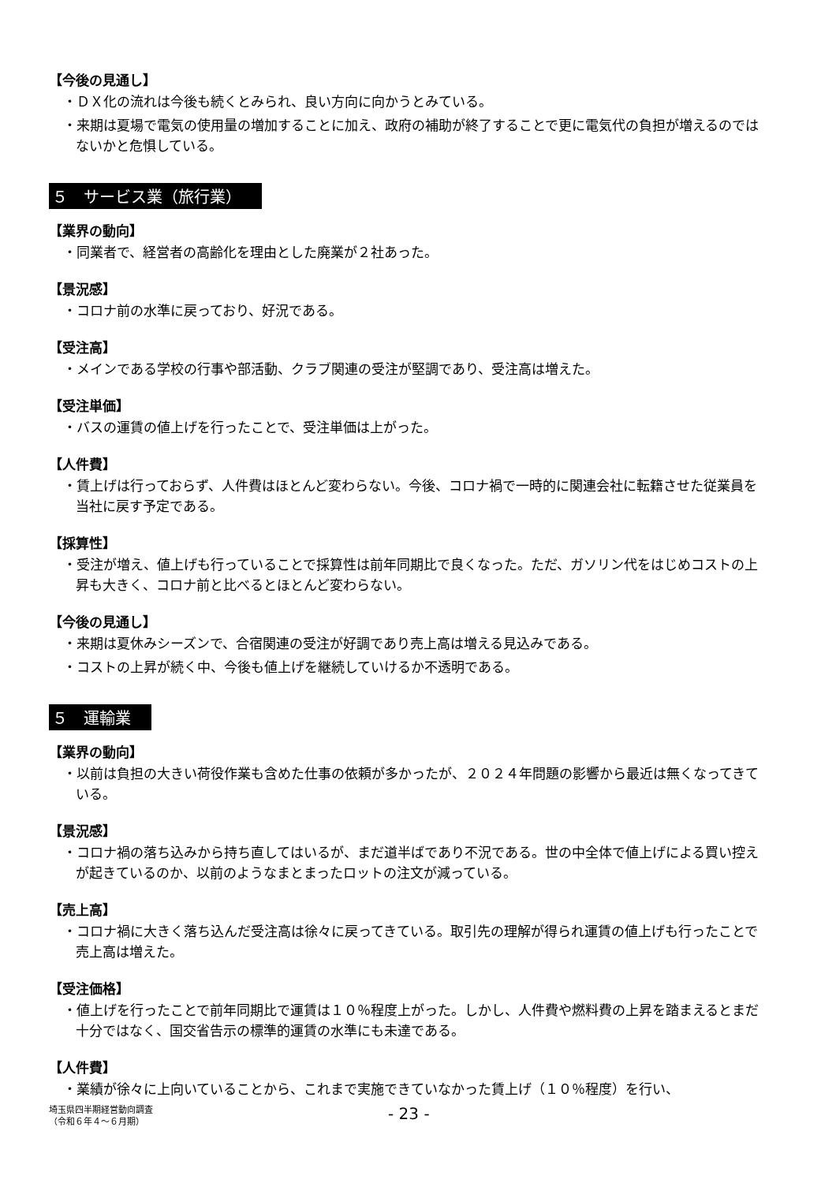【今後の見通し】
・ＤＸ化の流れは今後も続くとみられ、良い方向に向かうとみている。
・来期は夏場で電気の使用量の増加することに加え、政府の補助が終了することで更に電気代の負担が増えるのではないかと危惧している。
５　サービス業（旅行業）
【業界の動向】
・同業者で、経営者の高齢化を理由とした廃業が２社あった。
【景況感】
・コロナ前の水準に戻っており、好況である。
【受注高】
・メインである学校の行事や部活動、クラブ関連の受注が堅調であり、受注高は増えた。
【受注単価】
・バスの運賃の値上げを行ったことで、受注単価は上がった。
【人件費】
・賃上げは行っておらず、人件費はほとんど変わらない。今後、コロナ禍で一時的に関連会社に転籍させた従業員を当社に戻す予定である。
【採算性】
・受注が増え、値上げも行っていることで採算性は前年同期比で良くなった。ただ、ガソリン代をはじめコストの上昇も大きく、コロナ前と比べるとほとんど変わらない。
【今後の見通し】
・来期は夏休みシーズンで、合宿関連の受注が好調であり売上高は増える見込みである。
・コストの上昇が続く中、今後も値上げを継続していけるか不透明である。
５　運輸業
【業界の動向】
・以前は負担の大きい荷役作業も含めた仕事の依頼が多かったが、２０２４年問題の影響から最近は無くなってきている。
【景況感】
・コロナ禍の落ち込みから持ち直してはいるが、まだ道半ばであり不況である。世の中全体で値上げによる買い控えが起きているのか、以前のようなまとまったロットの注文が減っている。
【売上高】
・コロナ禍に大きく落ち込んだ受注高は徐々に戻ってきている。取引先の理解が得られ運賃の値上げも行ったことで売上高は増えた。
【受注価格】
・値上げを行ったことで前年同期比で運賃は１０％程度上がった。しかし、人件費や燃料費の上昇を踏まえるとまだ十分ではなく、国交省告示の標準的運賃の水準にも未達である。
【人件費】
・業績が徐々に上向いていることから、これまで実施できていなかった賃上げ（１０％程度）を行い、
埼玉県四半期経営動向調査
（令和６年４～６月期）
- 23 -